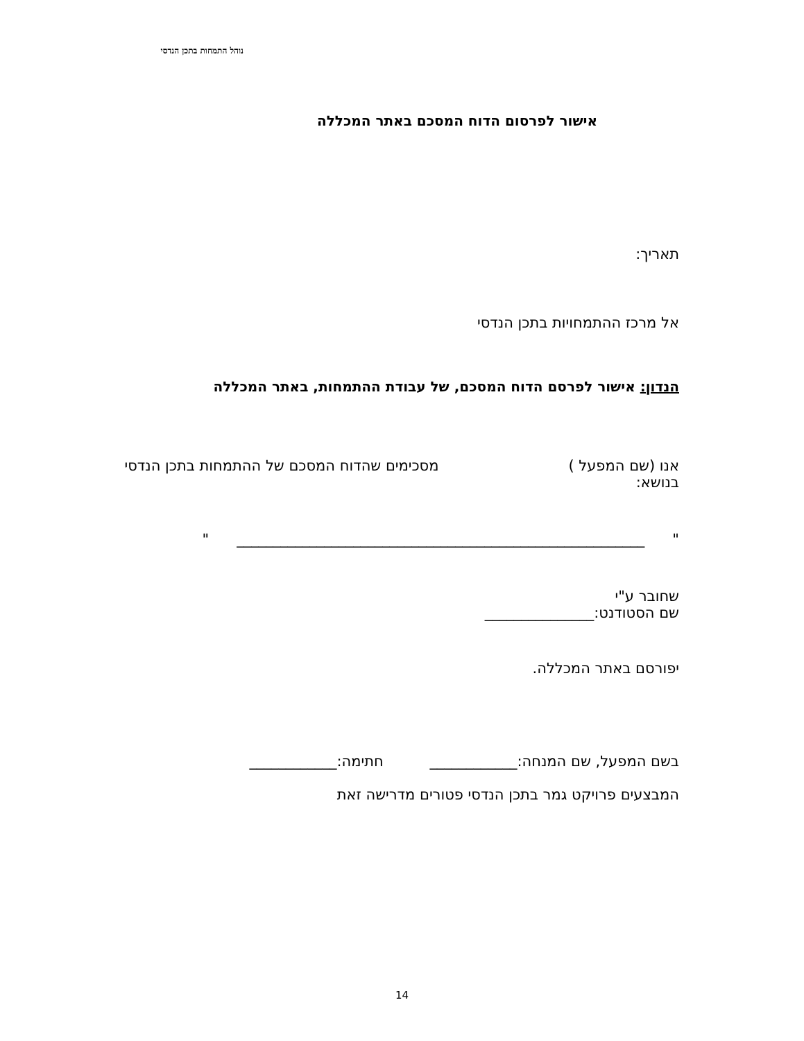נוהל התמחות בתכן הנדסי
אישור לפרסום הדוח המסכם באתר המכללה
תאריך:
אל מרכז ההתמחויות בתכן הנדסי
הנדון: אישור לפרסם הדוח המסכם, של עבודת ההתמחות, באתר המכללה
אנו (שם המפעל ) מסכימים שהדוח המסכם של ההתמחות בתכן הנדסי בנושא:
" ________________________________________________________ "
שחובר ע"י
שם הסטודנט:_______________
יפורסם באתר המכללה.
בשם המפעל, שם המנחה:____________ חתימה:____________
המבצעים פרויקט גמר בתכן הנדסי פטורים מדרישה זאת
14